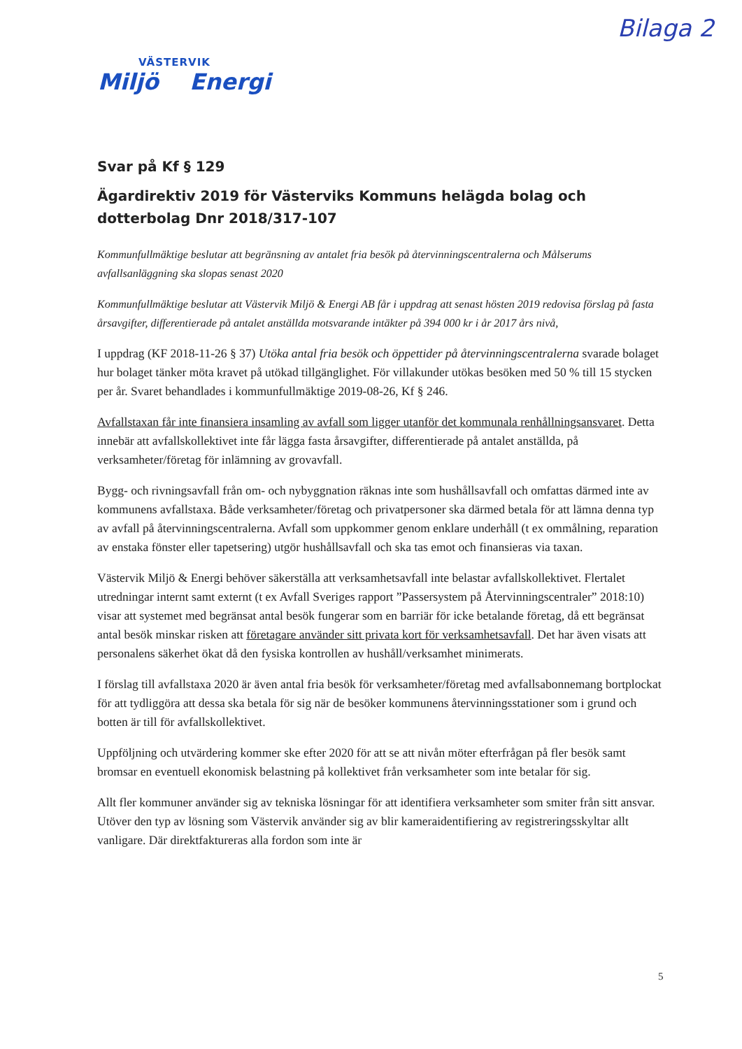Bilaga 2
VÄSTERVIK
Miljö Energi
Svar på Kf § 129
Ägardirektiv 2019 för Västerviks Kommuns helägda bolag och dotterbolag Dnr 2018/317-107
Kommunfullmäktige beslutar att begränsning av antalet fria besök på återvinningscentralerna och Målserums avfallsanläggning ska slopas senast 2020
Kommunfullmäktige beslutar att Västervik Miljö & Energi AB får i uppdrag att senast hösten 2019 redovisa förslag på fasta årsavgifter, differentierade på antalet anställda motsvarande intäkter på 394 000 kr i år 2017 års nivå,
I uppdrag (KF 2018-11-26 § 37) Utöka antal fria besök och öppettider på återvinningscentralerna svarade bolaget hur bolaget tänker möta kravet på utökad tillgänglighet. För villakunder utökas besöken med 50 % till 15 stycken per år. Svaret behandlades i kommunfullmäktige 2019-08-26, Kf § 246.
Avfallstaxan får inte finansiera insamling av avfall som ligger utanför det kommunala renhållningsansvaret. Detta innebär att avfallskollektivet inte får lägga fasta årsavgifter, differentierade på antalet anställda, på verksamheter/företag för inlämning av grovavfall.
Bygg- och rivningsavfall från om- och nybyggnation räknas inte som hushållsavfall och omfattas därmed inte av kommunens avfallstaxa. Både verksamheter/företag och privatpersoner ska därmed betala för att lämna denna typ av avfall på återvinningscentralerna. Avfall som uppkommer genom enklare underhåll (t ex ommålning, reparation av enstaka fönster eller tapetsering) utgör hushållsavfall och ska tas emot och finansieras via taxan.
Västervik Miljö & Energi behöver säkerställa att verksamhetsavfall inte belastar avfallskollektivet. Flertalet utredningar internt samt externt (t ex Avfall Sveriges rapport ”Passersystem på Återvinningscentraler” 2018:10) visar att systemet med begränsat antal besök fungerar som en barriär för icke betalande företag, då ett begränsat antal besök minskar risken att företagare använder sitt privata kort för verksamhetsavfall. Det har även visats att personalens säkerhet ökat då den fysiska kontrollen av hushåll/verksamhet minimerats.
I förslag till avfallstaxa 2020 är även antal fria besök för verksamheter/företag med avfallsabonnemang bortplockat för att tydliggöra att dessa ska betala för sig när de besöker kommunens återvinningsstationer som i grund och botten är till för avfallskollektivet.
Uppföljning och utvärdering kommer ske efter 2020 för att se att nivån möter efterfrågan på fler besök samt bromsar en eventuell ekonomisk belastning på kollektivet från verksamheter som inte betalar för sig.
Allt fler kommuner använder sig av tekniska lösningar för att identifiera verksamheter som smiter från sitt ansvar. Utöver den typ av lösning som Västervik använder sig av blir kameraidentifiering av registreringsskyltar allt vanligare. Där direktfaktureras alla fordon som inte är
5